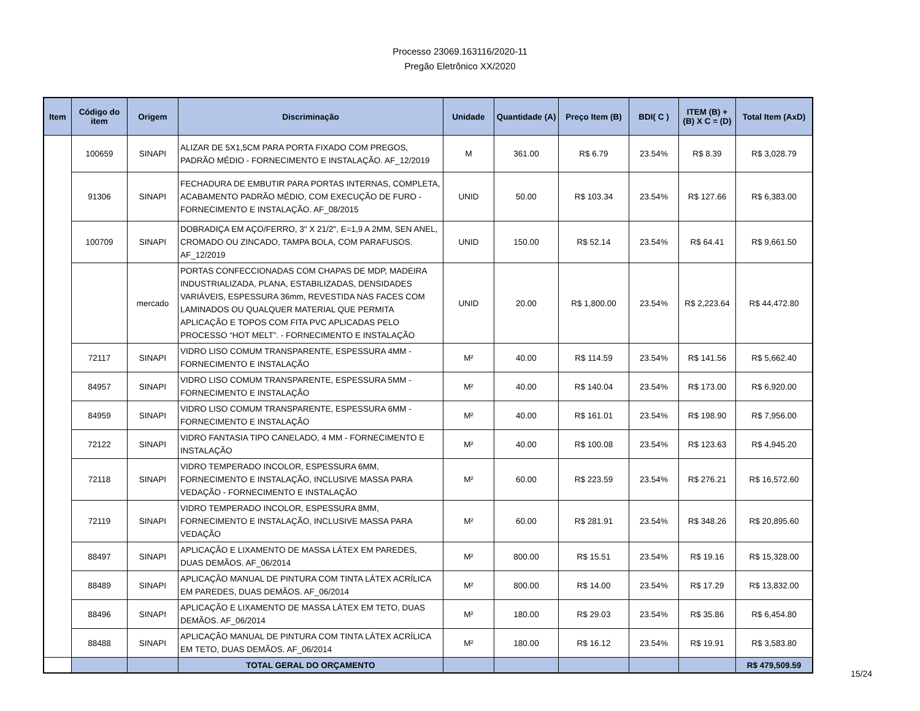Processo 23069.163116/2020-11
Pregão Eletrônico XX/2020
| Item | Código do item | Origem | Discriminação | Unidade | Quantidade (A) | Preço Item (B) | BDI( C ) | ITEM (B) + (B) X C = (D) | Total Item (AxD) |
| --- | --- | --- | --- | --- | --- | --- | --- | --- | --- |
| | 100659 | SINAPI | ALIZAR DE 5X1,5CM PARA PORTA FIXADO COM PREGOS, PADRÃO MÉDIO - FORNECIMENTO E INSTALAÇÃO. AF_12/2019 | M | 361.00 | R$ 6.79 | 23.54% | R$ 8.39 | R$ 3,028.79 |
| | 91306 | SINAPI | FECHADURA DE EMBUTIR PARA PORTAS INTERNAS, COMPLETA, ACABAMENTO PADRÃO MÉDIO, COM EXECUÇÃO DE FURO - FORNECIMENTO E INSTALAÇÃO. AF_08/2015 | UNID | 50.00 | R$ 103.34 | 23.54% | R$ 127.66 | R$ 6,383.00 |
| | 100709 | SINAPI | DOBRADIÇA EM AÇO/FERRO, 3" X 21/2", E=1,9 A 2MM, SEN ANEL, CROMADO OU ZINCADO, TAMPA BOLA, COM PARAFUSOS. AF_12/2019 | UNID | 150.00 | R$ 52.14 | 23.54% | R$ 64.41 | R$ 9,661.50 |
| | | mercado | PORTAS CONFECCIONADAS COM CHAPAS DE MDP, MADEIRA INDUSTRIALIZADA, PLANA, ESTABILIZADAS, DENSIDADES VARIÁVEIS, ESPESSURA 36mm, REVESTIDA NAS FACES COM LAMINADOS OU QUALQUER MATERIAL QUE PERMITA APLICAÇÃO E TOPOS COM FITA PVC APLICADAS PELO PROCESSO “HOT MELT”. - FORNECIMENTO E INSTALAÇÃO | UNID | 20.00 | R$ 1,800.00 | 23.54% | R$ 2,223.64 | R$ 44,472.80 |
| | 72117 | SINAPI | VIDRO LISO COMUM TRANSPARENTE, ESPESSURA 4MM - FORNECIMENTO E INSTALAÇÃO | M² | 40.00 | R$ 114.59 | 23.54% | R$ 141.56 | R$ 5,662.40 |
| | 84957 | SINAPI | VIDRO LISO COMUM TRANSPARENTE, ESPESSURA 5MM - FORNECIMENTO E INSTALAÇÃO | M² | 40.00 | R$ 140.04 | 23.54% | R$ 173.00 | R$ 6,920.00 |
| | 84959 | SINAPI | VIDRO LISO COMUM TRANSPARENTE, ESPESSURA 6MM - FORNECIMENTO E INSTALAÇÃO | M² | 40.00 | R$ 161.01 | 23.54% | R$ 198.90 | R$ 7,956.00 |
| | 72122 | SINAPI | VIDRO FANTASIA TIPO CANELADO, 4 MM - FORNECIMENTO E INSTALAÇÃO | M² | 40.00 | R$ 100.08 | 23.54% | R$ 123.63 | R$ 4,945.20 |
| | 72118 | SINAPI | VIDRO TEMPERADO INCOLOR, ESPESSURA 6MM, FORNECIMENTO E INSTALAÇÃO, INCLUSIVE MASSA PARA VEDAÇÃO - FORNECIMENTO E INSTALAÇÃO | M² | 60.00 | R$ 223.59 | 23.54% | R$ 276.21 | R$ 16,572.60 |
| | 72119 | SINAPI | VIDRO TEMPERADO INCOLOR, ESPESSURA 8MM, FORNECIMENTO E INSTALAÇÃO, INCLUSIVE MASSA PARA VEDAÇÃO | M² | 60.00 | R$ 281.91 | 23.54% | R$ 348.26 | R$ 20,895.60 |
| | 88497 | SINAPI | APLICAÇÃO E LIXAMENTO DE MASSA LÁTEX EM PAREDES, DUAS DEMÃOS. AF_06/2014 | M² | 800.00 | R$ 15.51 | 23.54% | R$ 19.16 | R$ 15,328.00 |
| | 88489 | SINAPI | APLICAÇÃO MANUAL DE PINTURA COM TINTA LÁTEX ACRÍLICA EM PAREDES, DUAS DEMÃOS. AF_06/2014 | M² | 800.00 | R$ 14.00 | 23.54% | R$ 17.29 | R$ 13,832.00 |
| | 88496 | SINAPI | APLICAÇÃO E LIXAMENTO DE MASSA LÁTEX EM TETO, DUAS DEMÃOS. AF_06/2014 | M² | 180.00 | R$ 29.03 | 23.54% | R$ 35.86 | R$ 6,454.80 |
| | 88488 | SINAPI | APLICAÇÃO MANUAL DE PINTURA COM TINTA LÁTEX ACRÍLICA EM TETO, DUAS DEMÃOS. AF_06/2014 | M² | 180.00 | R$ 16.12 | 23.54% | R$ 19.91 | R$ 3,583.80 |
| | | | TOTAL GERAL DO ORÇAMENTO | | | | | | R$ 479,509.59 |
15/24